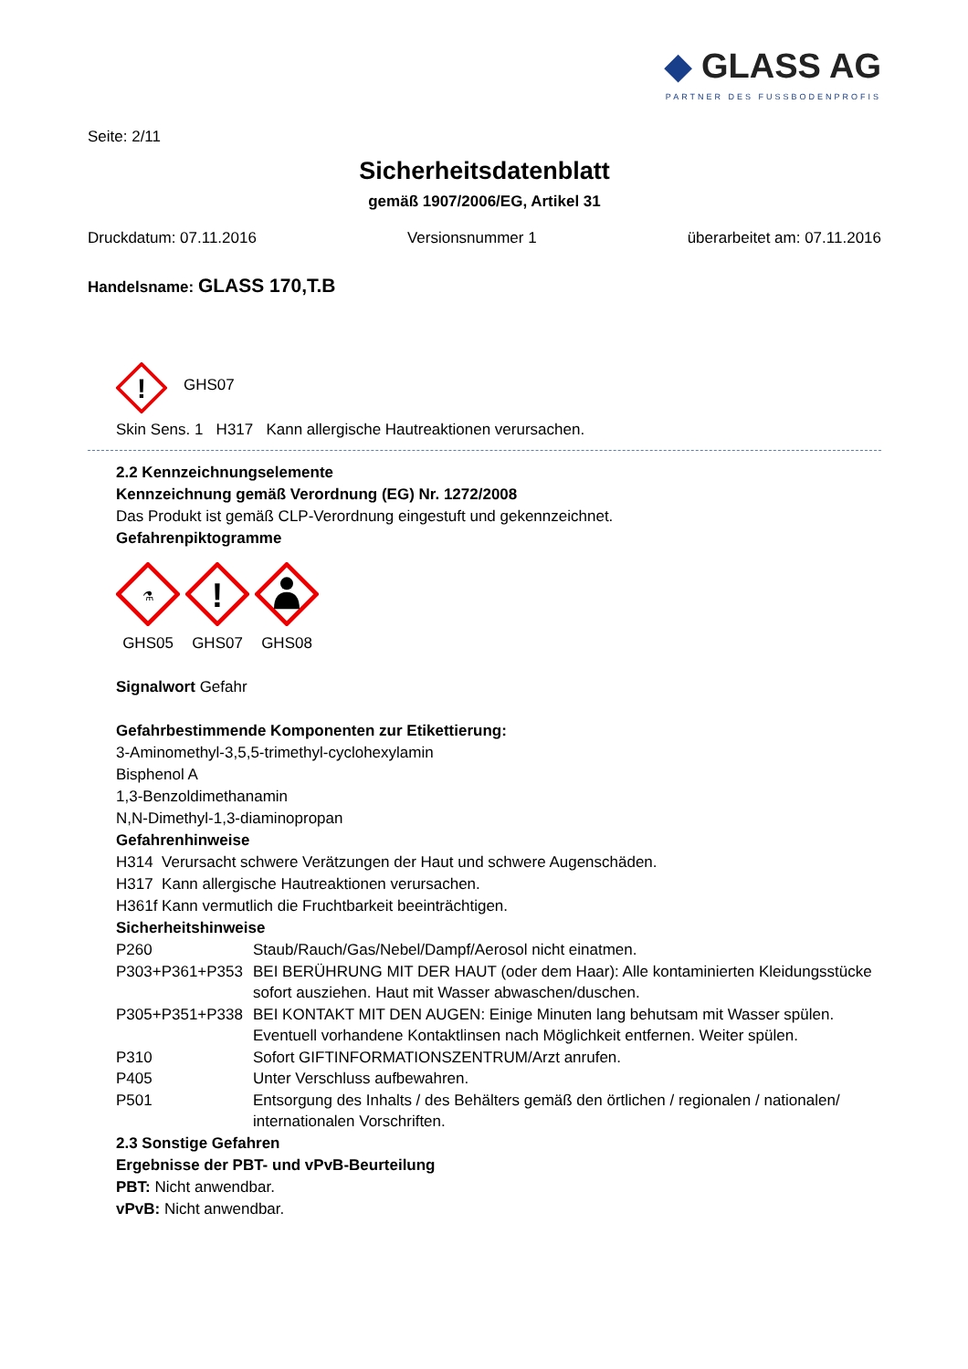◆ GLASS AG
PARTNER DES FUSSBODENPROFIS
Seite: 2/11
Sicherheitsdatenblatt
gemäß 1907/2006/EG, Artikel 31
Druckdatum: 07.11.2016 Versionsnummer 1 überarbeitet am: 07.11.2016
Handelsname: GLASS 170,T.B
!
GHS07
Skin Sens. 1 H317 Kann allergische Hautreaktionen verursachen.
2.2 Kennzeichnungselemente
Kennzeichnung gemäß Verordnung (EG) Nr. 1272/2008
Das Produkt ist gemäß CLP-Verordnung eingestuft und gekennzeichnet.
Gefahrenpiktogramme
⚗
GHS05
!
GHS07
GHS08
Signalwort Gefahr
Gefahrbestimmende Komponenten zur Etikettierung:
3-Aminomethyl-3,5,5-trimethyl-cyclohexylamin
Bisphenol A
1,3-Benzoldimethanamin
N,N-Dimethyl-1,3-diaminopropan
Gefahrenhinweise
H314 Verursacht schwere Verätzungen der Haut und schwere Augenschäden.
H317 Kann allergische Hautreaktionen verursachen.
H361f Kann vermutlich die Fruchtbarkeit beeinträchtigen.
Sicherheitshinweise
| P260 | Staub/Rauch/Gas/Nebel/Dampf/Aerosol nicht einatmen. |
| P303+P361+P353 | BEI BERÜHRUNG MIT DER HAUT (oder dem Haar): Alle kontaminierten Kleidungsstücke sofort ausziehen. Haut mit Wasser abwaschen/duschen. |
| P305+P351+P338 | BEI KONTAKT MIT DEN AUGEN: Einige Minuten lang behutsam mit Wasser spülen. Eventuell vorhandene Kontaktlinsen nach Möglichkeit entfernen. Weiter spülen. |
| P310 | Sofort GIFTINFORMATIONSZENTRUM/Arzt anrufen. |
| P405 | Unter Verschluss aufbewahren. |
| P501 | Entsorgung des Inhalts / des Behälters gemäß den örtlichen / regionalen / nationalen/ internationalen Vorschriften. |
2.3 Sonstige Gefahren
Ergebnisse der PBT- und vPvB-Beurteilung
PBT: Nicht anwendbar.
vPvB: Nicht anwendbar.